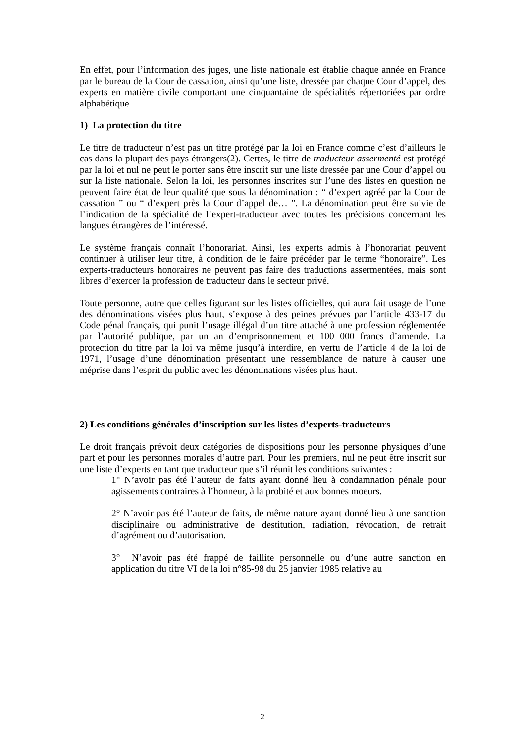En effet, pour l’information des juges, une liste nationale est établie chaque année en France par le bureau de la Cour de cassation, ainsi qu’une liste, dressée par chaque Cour d’appel, des experts en matière civile comportant une cinquantaine de spécialités répertoriées par ordre alphabétique
1) La protection du titre
Le titre de traducteur n’est pas un titre protégé par la loi en France comme c’est d’ailleurs le cas dans la plupart des pays étrangers(2). Certes, le titre de traducteur assermenté est protégé par la loi et nul ne peut le porter sans être inscrit sur une liste dressée par une Cour d’appel ou sur la liste nationale. Selon la loi, les personnes inscrites sur l’une des listes en question ne peuvent faire état de leur qualité que sous la dénomination : “ d’expert agréé par la Cour de cassation ” ou “ d’expert près la Cour d’appel de… ”. La dénomination peut être suivie de l’indication de la spécialité de l’expert-traducteur avec toutes les précisions concernant les langues étrangères de l’intéressé.
Le système français connaît l’honorariat. Ainsi, les experts admis à l’honorariat peuvent continuer à utiliser leur titre, à condition de le faire précéder par le terme “honoraire”. Les experts-traducteurs honoraires ne peuvent pas faire des traductions assermentées, mais sont libres d’exercer la profession de traducteur dans le secteur privé.
Toute personne, autre que celles figurant sur les listes officielles, qui aura fait usage de l’une des dénominations visées plus haut, s’expose à des peines prévues par l’article 433-17 du Code pénal français, qui punit l’usage illégal d’un titre attaché à une profession réglementée par l’autorité publique, par un an d’emprisonnement et 100 000 francs d’amende. La protection du titre par la loi va même jusqu’à interdire, en vertu de l’article 4 de la loi de 1971, l’usage d’une dénomination présentant une ressemblance de nature à causer une méprise dans l’esprit du public avec les dénominations visées plus haut.
2) Les conditions générales d’inscription sur les listes d’experts-traducteurs
Le droit français prévoit deux catégories de dispositions pour les personne physiques d’une part et pour les personnes morales d’autre part. Pour les premiers, nul ne peut être inscrit sur une liste d’experts en tant que traducteur que s’il réunit les conditions suivantes :
1° N’avoir pas été l’auteur de faits ayant donné lieu à condamnation pénale pour agissements contraires à l’honneur, à la probité et aux bonnes moeurs.
2° N’avoir pas été l’auteur de faits, de même nature ayant donné lieu à une sanction disciplinaire ou administrative de destitution, radiation, révocation, de retrait d’agrément ou d’autorisation.
3° N’avoir pas été frappé de faillite personnelle ou d’une autre sanction en application du titre VI de la loi n°85-98 du 25 janvier 1985 relative au
2